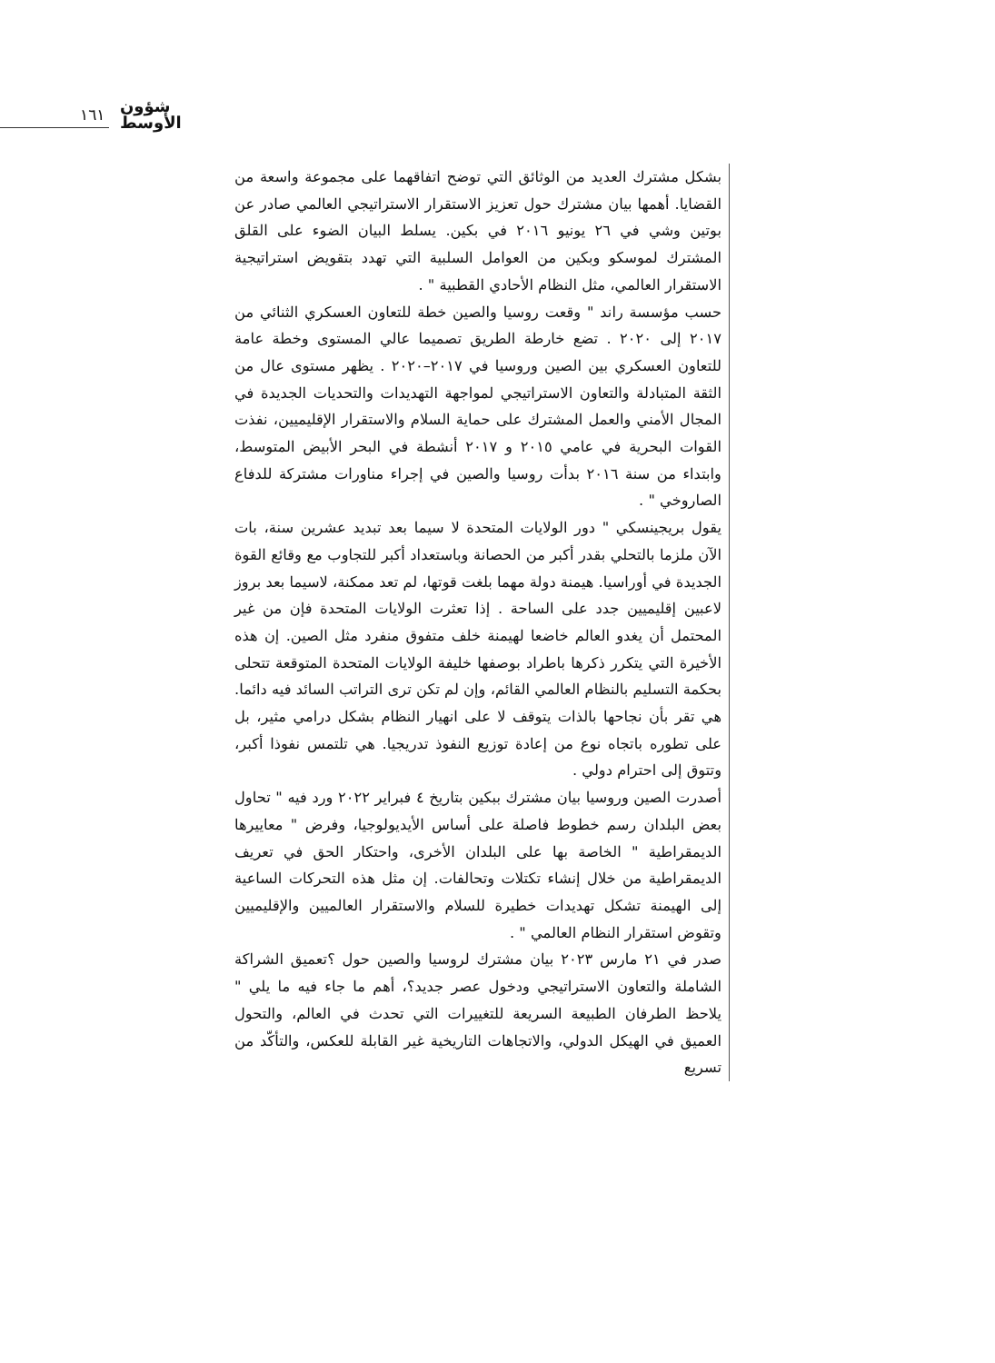١٦١
شؤون
الأوسط
بشكل مشترك العديد من الوثائق التي توضح اتفاقهما على مجموعة واسعة من القضايا. أهمها بيان مشترك حول تعزيز الاستقرار الاستراتيجي العالمي صادر عن بوتين وشي في ٢٦ يونيو ٢٠١٦ في بكين. يسلط البيان الضوء على القلق المشترك لموسكو وبكين من العوامل السلبية التي تهدد بتقويض استراتيجية الاستقرار العالمي، مثل النظام الأحادي القطبية " .
حسب مؤسسة راند " وقعت روسيا والصين خطة للتعاون العسكري الثنائي من ٢٠١٧ إلى ٢٠٢٠ . تضع خارطة الطريق تصميما عالي المستوى وخطة عامة للتعاون العسكري بين الصين وروسيا في ٢٠١٧–٢٠٢٠ . يظهر مستوى عال من الثقة المتبادلة والتعاون الاستراتيجي لمواجهة التهديدات والتحديات الجديدة في المجال الأمني والعمل المشترك على حماية السلام والاستقرار الإقليميين، نفذت القوات البحرية في عامي ٢٠١٥ و ٢٠١٧ أنشطة في البحر الأبيض المتوسط، وابتداء من سنة ٢٠١٦ بدأت روسيا والصين في إجراء مناورات مشتركة للدفاع الصاروخي " .
يقول بريجينسكي " دور الولايات المتحدة لا سيما بعد تبديد عشرين سنة، بات الآن ملزما بالتحلي بقدر أكبر من الحصانة وباستعداد أكبر للتجاوب مع وقائع القوة الجديدة في أوراسيا. هيمنة دولة مهما بلغت قوتها، لم تعد ممكنة، لاسيما بعد بروز لاعبين إقليميين جدد على الساحة . إذا تعثرت الولايات المتحدة فإن من غير المحتمل أن يغدو العالم خاضعا لهيمنة خلف متفوق منفرد مثل الصين. إن هذه الأخيرة التي يتكرر ذكرها باطراد بوصفها خليفة الولايات المتحدة المتوقعة تتحلى بحكمة التسليم بالنظام العالمي القائم، وإن لم تكن ترى التراتب السائد فيه دائما. هي تقر بأن نجاحها بالذات يتوقف لا على انهيار النظام بشكل درامي مثير، بل على تطوره باتجاه نوع من إعادة توزيع النفوذ تدريجيا. هي تلتمس نفوذا أكبر، وتتوق إلى احترام دولي .
أصدرت الصين وروسيا بيان مشترك ببكين بتاريخ ٤ فبراير ٢٠٢٢ ورد فيه " تحاول بعض البلدان رسم خطوط فاصلة على أساس الأيديولوجيا، وفرض " معاييرها الديمقراطية " الخاصة بها على البلدان الأخرى، واحتكار الحق في تعريف الديمقراطية من خلال إنشاء تكتلات وتحالفات. إن مثل هذه التحركات الساعية إلى الهيمنة تشكل تهديدات خطيرة للسلام والاستقرار العالميين والإقليميين وتقوض استقرار النظام العالمي " .
صدر في ٢١ مارس ٢٠٢٣ بيان مشترك لروسيا والصين حول ؟تعميق الشراكة الشاملة والتعاون الاستراتيجي ودخول عصر جديد؟، أهم ما جاء فيه ما يلي " يلاحظ الطرفان الطبيعة السريعة للتغييرات التي تحدث في العالم، والتحول العميق في الهيكل الدولي، والاتجاهات التاريخية غير القابلة للعكس، والتأكّد من تسريع